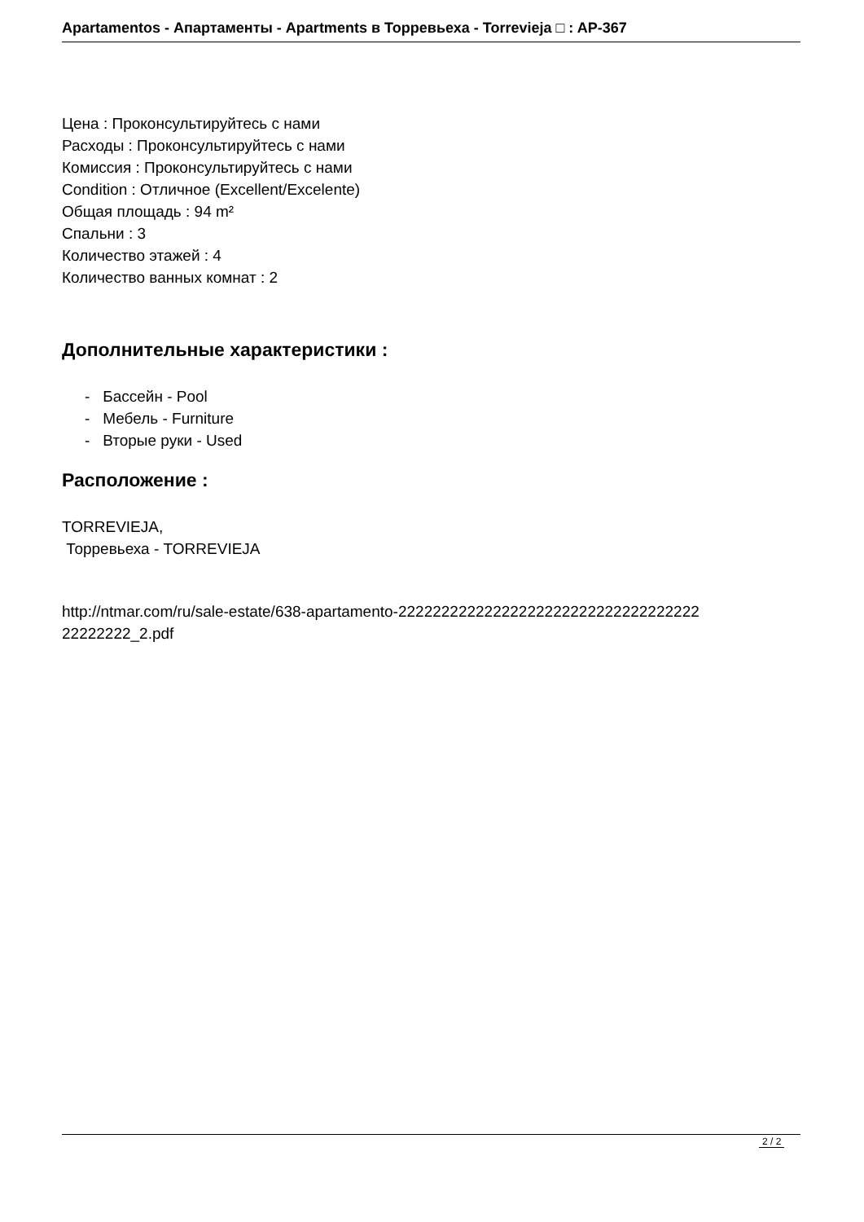Apartamentos - Апартаменты - Apartments в Торревьеха - Torrevieja □ : AP-367
Цена : Проконсультируйтесь с нами
Расходы : Проконсультируйтесь с нами
Комиссия : Проконсультируйтесь с нами
Condition : Отличное (Excellent/Excelente)
Общая площадь : 94 m²
Спальни : 3
Количество этажей : 4
Количество ванных комнат : 2
Дополнительные характеристики :
- Бассейн - Pool
- Мебель - Furniture
- Вторые руки - Used
Расположение :
TORREVIEJA,
Торревьеха - TORREVIEJA
http://ntmar.com/ru/sale-estate/638-apartamento-22222222222222222222222222222222222
22222222_2.pdf
2 / 2